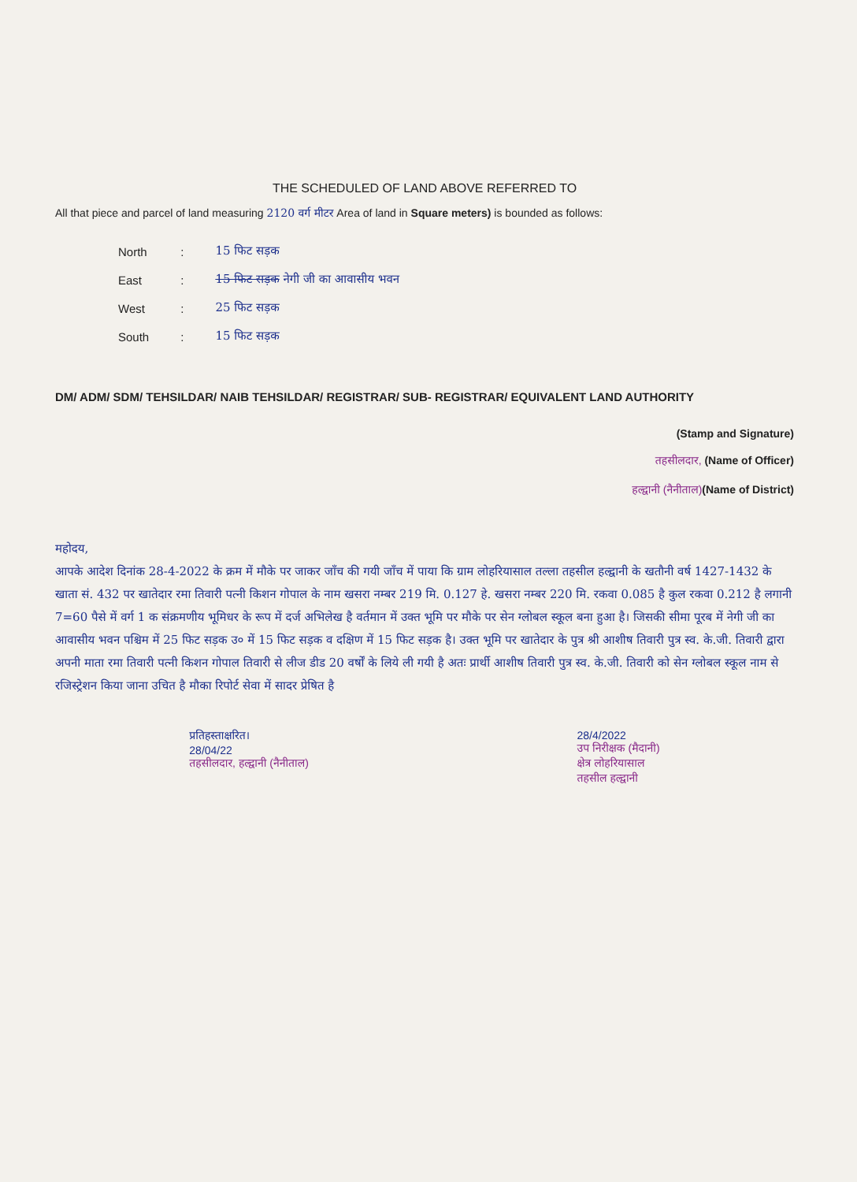THE SCHEDULED OF LAND ABOVE REFERRED TO
All that piece and parcel of land measuring 2120 वर्ग मीटर Area of land in Square meters) is bounded as follows:
| North | : | 15 फिट सड़क |
| East | : | 15 फिट सड़क नेगी जी का आवासीय भवन |
| West | : | 25 फिट सड़क |
| South | : | 15 फिट सड़क |
DM/ ADM/ SDM/ TEHSILDAR/ NAIB TEHSILDAR/ REGISTRAR/ SUB- REGISTRAR/ EQUIVALENT LAND AUTHORITY
(Stamp and Signature)
तहसीलदार, (Name of Officer)
हल्द्वानी (नैनीताल)(Name of District)
महोदय,
आपके आदेश दिनांक 28-4-2022 के क्रम में मौके पर जाकर जाँच की गयी जाँच में पाया कि ग्राम लोहरियासाल तल्ला तहसील हल्द्वानी के खतौनी वर्ष 1427-1432 के खाता सं. 432 पर खातेदार रमा तिवारी पत्नी किशन गोपाल के नाम खसरा नम्बर 219 मि. 0.127 हे. खसरा नम्बर 220 मि. रकवा 0.085 है कुल रकवा 0.212 है लगानी 7=60 पैसे में वर्ग 1 क संक्रमणीय भूमिधर के रूप में दर्ज अभिलेख है वर्तमान में उक्त भूमि पर मौके पर सेन ग्लोबल स्कूल बना हुआ है। जिसकी सीमा पूरब में नेगी जी का आवासीय भवन पश्चिम में 25 फिट सड़क उ० में 15 फिट सड़क व दक्षिण में 15 फिट सड़क है। उक्त भूमि पर खातेदार के पुत्र श्री आशीष तिवारी पुत्र स्व. के.जी. तिवारी द्वारा अपनी माता रमा तिवारी पत्नी किशन गोपाल तिवारी से लीज डीड 20 वर्षों के लिये ली गयी है अतः प्रार्थी आशीष तिवारी पुत्र स्व. के.जी. तिवारी को सेन ग्लोबल स्कूल नाम से रजिस्ट्रेशन किया जाना उचित है मौका रिपोर्ट सेवा में सादर प्रेषित है
प्रतिहस्ताक्षरित।
28/04/22
तहसीलदार, हल्द्वानी (नैनीताल)
28/4/2022
उप निरीक्षक (मैदानी)
क्षेत्र लोहरियासाल
तहसील हल्द्वानी